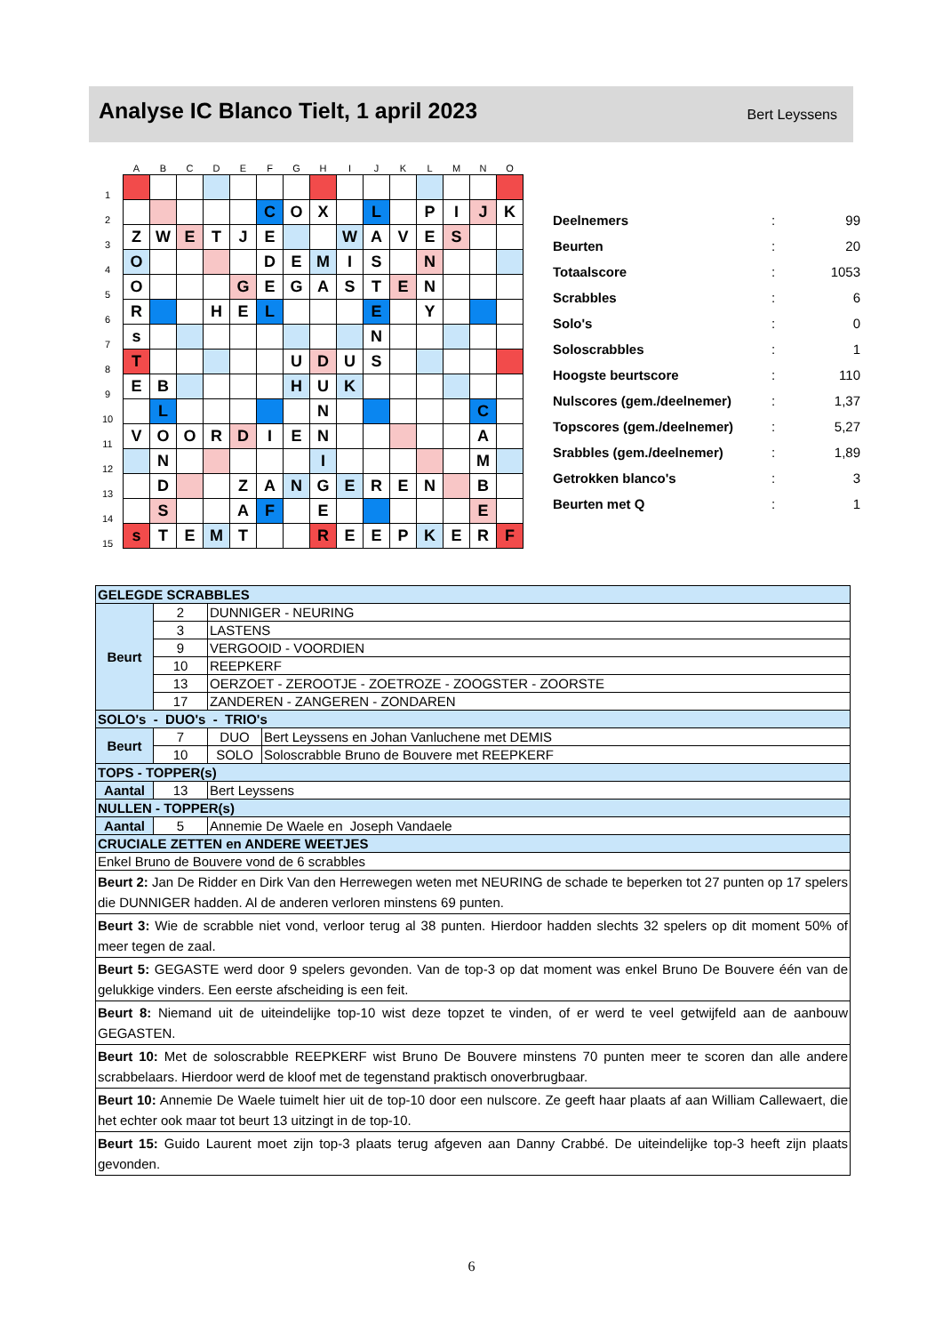Analyse IC Blanco Tielt, 1 april 2023
Bert Leyssens
| | A | B | C | D | E | F | G | H | I | J | K | L | M | N | O |
| --- | --- | --- | --- | --- | --- | --- | --- | --- | --- | --- | --- | --- | --- | --- | --- |
| 1 | | | | | | | | | | | | | | | |
| 2 | | | | | | C | O | X | | L | | P | I | J | K |
| 3 | Z | W | E | T | J | E | | | W | A | V | E | S | | |
| 4 | O | | | | | D | E | M | I | S | | N | | | |
| 5 | O | | | | G | E | G | A | S | T | E | N | | | |
| 6 | R | | | H | E | L | | | | E | | Y | | | |
| 7 | s | | | | | | | | | N | | | | | |
| 8 | T | | | | | | U | D | U | S | | | | | |
| 9 | E | B | | | | | H | U | K | | | | | | |
| 10 | | L | | | | | | N | | | | | | C | |
| 11 | V | O | O | R | D | I | E | N | | | | | | A | |
| 12 | | N | | | | | | I | | | | | | M | |
| 13 | | D | | | Z | A | N | G | E | R | E | N | | B | |
| 14 | | S | | | A | F | | E | | | | | | E | |
| 15 | s | T | E | M | T | | | R | E | E | P | K | E | R | F |
| Deelnemers | : | 99 |
| Beurten | : | 20 |
| Totaalscore | : | 1053 |
| Scrabbles | : | 6 |
| Solo's | : | 0 |
| Soloscrabbles | : | 1 |
| Hoogste beurtscore | : | 110 |
| Nulscores (gem./deelnemer) | : | 1,37 |
| Topscores (gem./deelnemer) | : | 5,27 |
| Srabbles (gem./deelnemer) | : | 1,89 |
| Getrokken blanco's | : | 3 |
| Beurten met Q | : | 1 |
| GELEGDE SCRABBLES | | | |
| Beurt | 2 | DUNNIGER - NEURING | |
| | 3 | LASTENS | |
| | 9 | VERGOOID - VOORDIEN | |
| | 10 | REEPKERF | |
| | 13 | OERZOET - ZEROOTJE - ZOETROZE - ZOOGSTER - ZOORSTE | |
| | 17 | ZANDEREN - ZANGEREN - ZONDAREN | |
| SOLO's - DUO's - TRIO's | | | |
| Beurt | 7 | DUO | Bert Leyssens en Johan Vanluchene met DEMIS |
| | 10 | SOLO | Soloscrabble Bruno de Bouvere met REEPKERF |
| TOPS - TOPPER(s) | | | |
| Aantal | 13 | Bert Leyssens | |
| NULLEN - TOPPER(s) | | | |
| Aantal | 5 | Annemie De Waele en Joseph Vandaele | |
| CRUCIALE ZETTEN en ANDERE WEETJES | | | |
| Enkel Bruno de Bouvere vond de 6 scrabbles | | | |
| Beurt 2: Jan De Ridder en Dirk Van den Herrewegen weten met NEURING de schade te beperken tot 27 punten op 17 spelers die DUNNIGER hadden. Al de anderen verloren minstens 69 punten. | | | |
| Beurt 3: Wie de scrabble niet vond, verloor terug al 38 punten. Hierdoor hadden slechts 32 spelers op dit moment 50% of meer tegen de zaal. | | | |
| Beurt 5: GEGASTE werd door 9 spelers gevonden. Van de top-3 op dat moment was enkel Bruno De Bouvere één van de gelukkige vinders. Een eerste afscheiding is een feit. | | | |
| Beurt 8: Niemand uit de uiteindelijke top-10 wist deze topzet te vinden, of er werd te veel getwijfeld aan de aanbouw GEGASTEN. | | | |
| Beurt 10: Met de soloscrabble REEPKERF wist Bruno De Bouvere minstens 70 punten meer te scoren dan alle andere scrabbelaars. Hierdoor werd de kloof met de tegenstand praktisch onoverbrugbaar. | | | |
| Beurt 10: Annemie De Waele tuimelt hier uit de top-10 door een nulscore. Ze geeft haar plaats af aan William Callewaert, die het echter ook maar tot beurt 13 uitzingt in de top-10. | | | |
| Beurt 15: Guido Laurent moet zijn top-3 plaats terug afgeven aan Danny Crabbé. De uiteindelijke top-3 heeft zijn plaats gevonden. | | | |
6